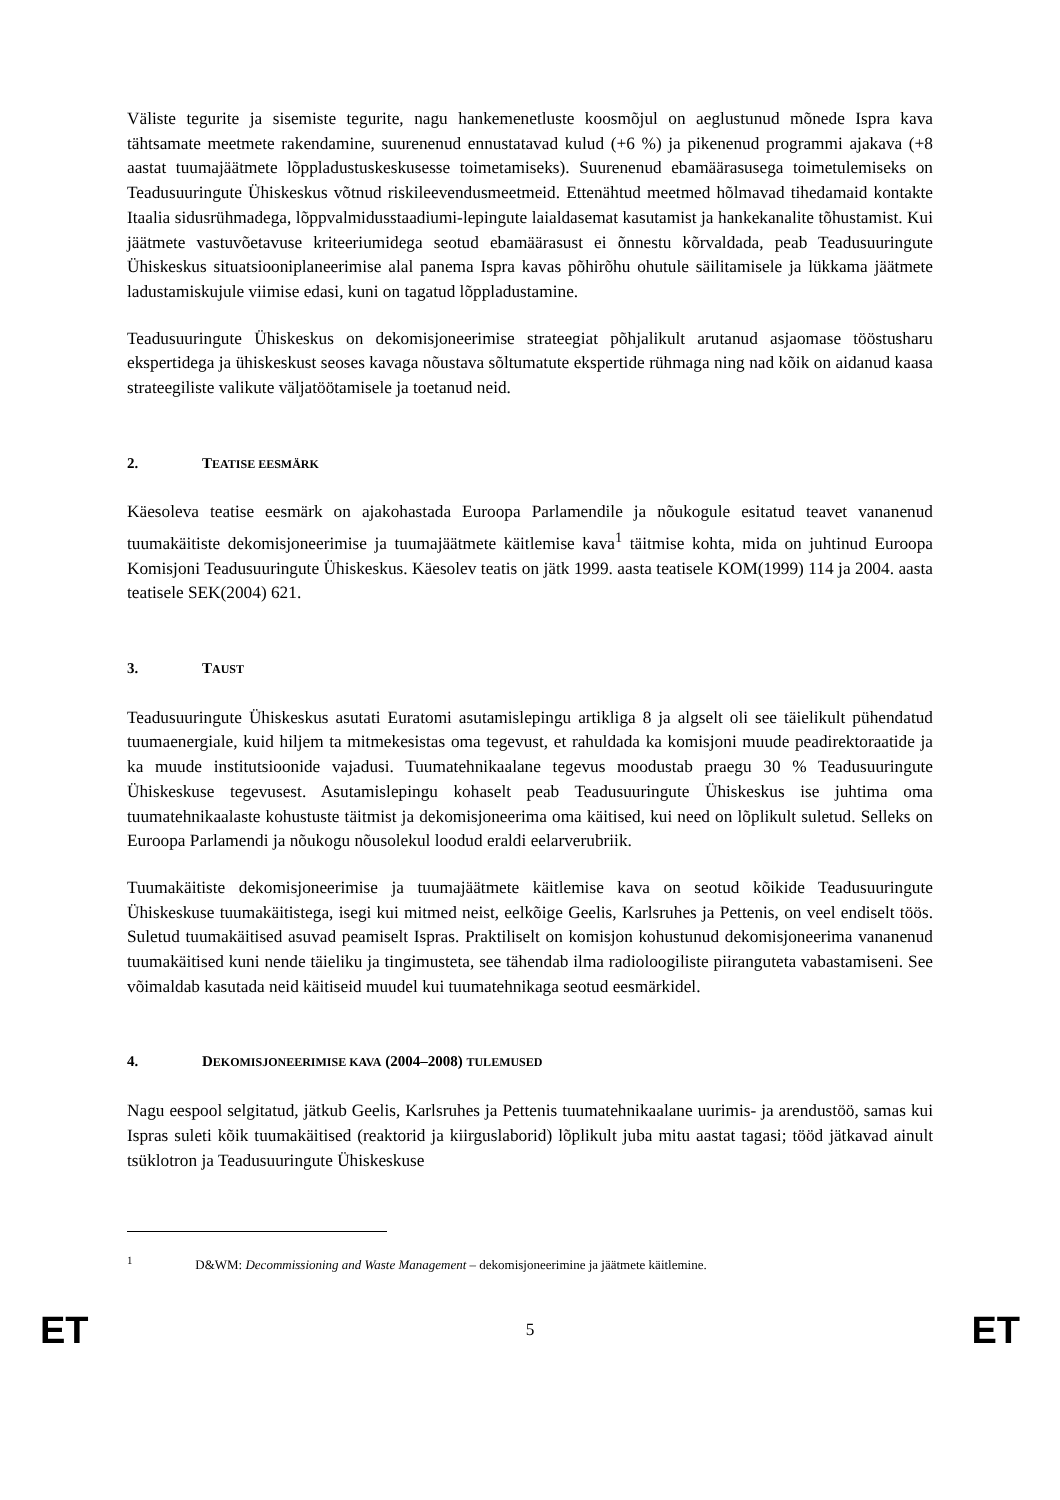Väliste tegurite ja sisemiste tegurite, nagu hankemenetluste koosmõjul on aeglustunud mõnede Ispra kava tähtsamate meetmete rakendamine, suurenenud ennustatavad kulud (+6 %) ja pikenenud programmi ajakava (+8 aastat tuumajäätmete lõppladustuskeskusesse toimetamiseks). Suurenenud ebamäärasusega toimetulemiseks on Teadusuuringute Ühiskeskus võtnud riskileevendusmeetmeid. Ettenähtud meetmed hõlmavad tihedamaid kontakte Itaalia sidusrühmadega, lõppvalmidusstaadiumi-lepingute laialdasemat kasutamist ja hankekanalite tõhustamist. Kui jäätmete vastuvõetavuse kriteeriumidega seotud ebamäärasust ei õnnestu kõrvaldada, peab Teadusuuringute Ühiskeskus situatsiooniplaneerimise alal panema Ispra kavas põhirõhu ohutule säilitamisele ja lükkama jäätmete ladustamiskujule viimise edasi, kuni on tagatud lõppladustamine.
Teadusuuringute Ühiskeskus on dekomisjoneerimise strateegiat põhjalikult arutanud asjaomase tööstusharu ekspertidega ja ühiskeskust seoses kavaga nõustava sõltumatute ekspertide rühmaga ning nad kõik on aidanud kaasa strateegiliste valikute väljatöötamisele ja toetanud neid.
2. TEATISE EESMÄRK
Käesoleva teatise eesmärk on ajakohastada Euroopa Parlamendile ja nõukogule esitatud teavet vananenud tuumakäitiste dekomisjoneerimise ja tuumajäätmete käitlemise kava<sup>1</sup> täitmise kohta, mida on juhtinud Euroopa Komisjoni Teadusuuringute Ühiskeskus. Käesolev teatis on jätk 1999. aasta teatisele KOM(1999) 114 ja 2004. aasta teatisele SEK(2004) 621.
3. TAUST
Teadusuuringute Ühiskeskus asutati Euratomi asutamislepingu artikliga 8 ja algselt oli see täielikult pühendatud tuumaenergiale, kuid hiljem ta mitmekesistas oma tegevust, et rahuldada ka komisjoni muude peadirektoraatide ja ka muude institutsioonide vajadusi. Tuumatehnikaalane tegevus moodustab praegu 30 % Teadusuuringute Ühiskeskuse tegevusest. Asutamislepingu kohaselt peab Teadusuuringute Ühiskeskus ise juhtima oma tuumatehnikaalaste kohustuste täitmist ja dekomisjoneerima oma käitised, kui need on lõplikult suletud. Selleks on Euroopa Parlamendi ja nõukogu nõusolekul loodud eraldi eelarverubriik.
Tuumakäitiste dekomisjoneerimise ja tuumajäätmete käitlemise kava on seotud kõikide Teadusuuringute Ühiskeskuse tuumakäitistega, isegi kui mitmed neist, eelkõige Geelis, Karlsruhes ja Pettenis, on veel endiselt töös. Suletud tuumakäitised asuvad peamiselt Ispras. Praktiliselt on komisjon kohustunud dekomisjoneerima vananenud tuumakäitised kuni nende täieliku ja tingimusteta, see tähendab ilma radioloogiliste piiranguteta vabastamiseni. See võimaldab kasutada neid käitiseid muudel kui tuumatehnikaga seotud eesmärkidel.
4. DEKOMISJONEERIMISE KAVA (2004–2008) TULEMUSED
Nagu eespool selgitatud, jätkub Geelis, Karlsruhes ja Pettenis tuumatehnikaalane uurimis- ja arendustöö, samas kui Ispras suleti kõik tuumakäitised (reaktorid ja kiirguslaborid) lõplikult juba mitu aastat tagasi; tööd jätkavad ainult tsüklotron ja Teadusuuringute Ühiskeskuse
<sup>1</sup> D&WM: Decommissioning and Waste Management – dekomisjoneerimine ja jäätmete käitlemine.
ET 5 ET